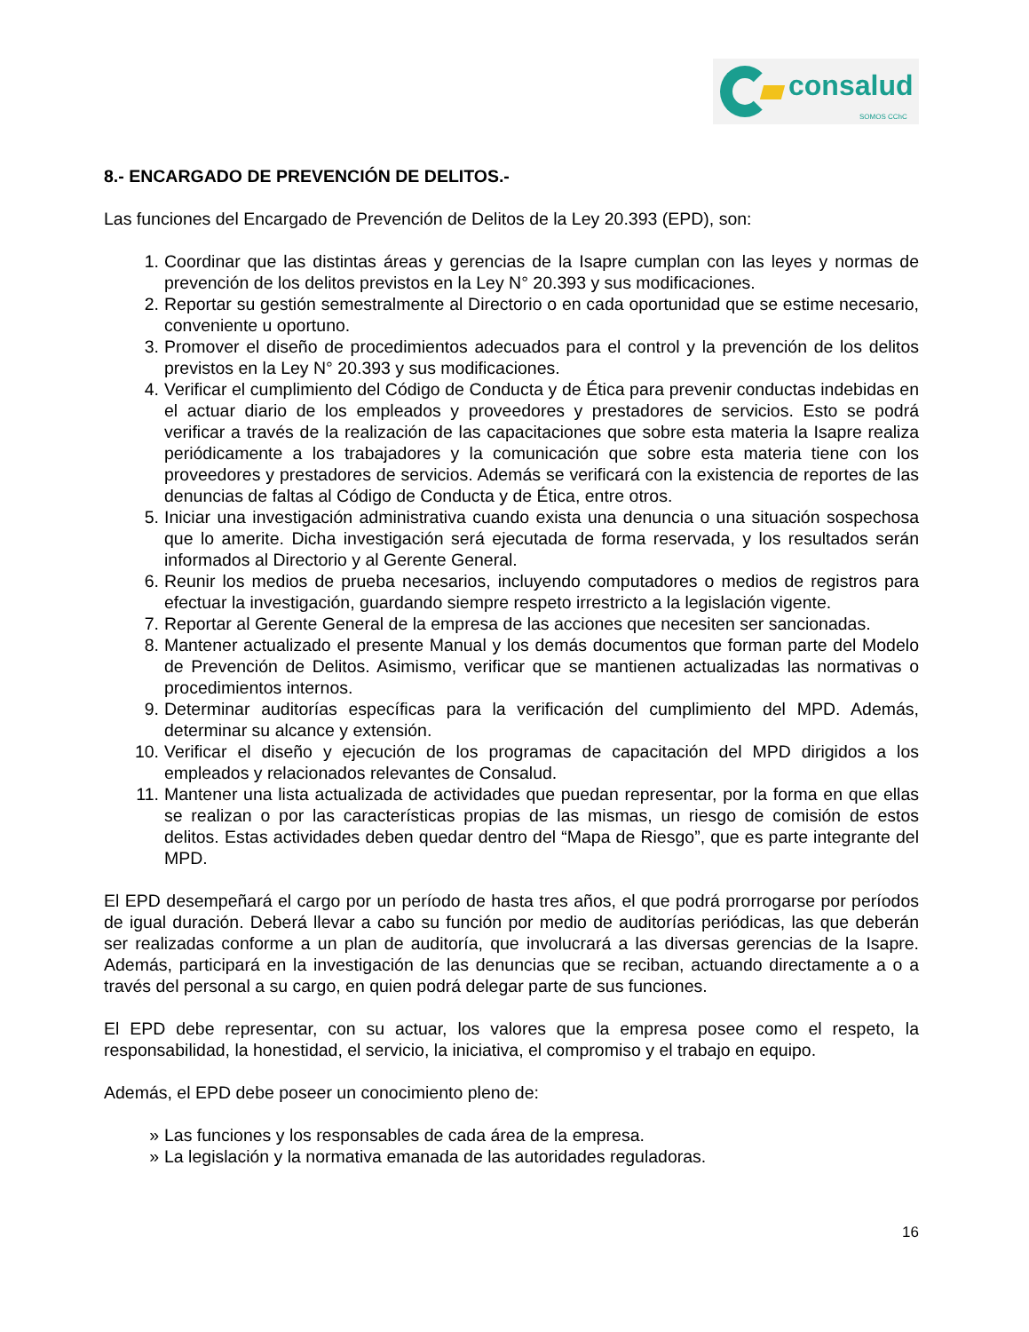consalud
SOMOS CChC
8.- ENCARGADO DE PREVENCIÓN DE DELITOS.-
Las funciones del Encargado de Prevención de Delitos de la Ley 20.393 (EPD), son:
1. Coordinar que las distintas áreas y gerencias de la Isapre cumplan con las leyes y normas de prevención de los delitos previstos en la Ley N° 20.393 y sus modificaciones.
2. Reportar su gestión semestralmente al Directorio o en cada oportunidad que se estime necesario, conveniente u oportuno.
3. Promover el diseño de procedimientos adecuados para el control y la prevención de los delitos previstos en la Ley N° 20.393 y sus modificaciones.
4. Verificar el cumplimiento del Código de Conducta y de Ética para prevenir conductas indebidas en el actuar diario de los empleados y proveedores y prestadores de servicios. Esto se podrá verificar a través de la realización de las capacitaciones que sobre esta materia la Isapre realiza periódicamente a los trabajadores y la comunicación que sobre esta materia tiene con los proveedores y prestadores de servicios. Además se verificará con la existencia de reportes de las denuncias de faltas al Código de Conducta y de Ética, entre otros.
5. Iniciar una investigación administrativa cuando exista una denuncia o una situación sospechosa que lo amerite. Dicha investigación será ejecutada de forma reservada, y los resultados serán informados al Directorio y al Gerente General.
6. Reunir los medios de prueba necesarios, incluyendo computadores o medios de registros para efectuar la investigación, guardando siempre respeto irrestricto a la legislación vigente.
7. Reportar al Gerente General de la empresa de las acciones que necesiten ser sancionadas.
8. Mantener actualizado el presente Manual y los demás documentos que forman parte del Modelo de Prevención de Delitos. Asimismo, verificar que se mantienen actualizadas las normativas o procedimientos internos.
9. Determinar auditorías específicas para la verificación del cumplimiento del MPD. Además, determinar su alcance y extensión.
10. Verificar el diseño y ejecución de los programas de capacitación del MPD dirigidos a los empleados y relacionados relevantes de Consalud.
11. Mantener una lista actualizada de actividades que puedan representar, por la forma en que ellas se realizan o por las características propias de las mismas, un riesgo de comisión de estos delitos. Estas actividades deben quedar dentro del “Mapa de Riesgo”, que es parte integrante del MPD.
El EPD desempeñará el cargo por un período de hasta tres años, el que podrá prorrogarse por períodos de igual duración. Deberá llevar a cabo su función por medio de auditorías periódicas, las que deberán ser realizadas conforme a un plan de auditoría, que involucrará a las diversas gerencias de la Isapre. Además, participará en la investigación de las denuncias que se reciban, actuando directamente a o a través del personal a su cargo, en quien podrá delegar parte de sus funciones.
El EPD debe representar, con su actuar, los valores que la empresa posee como el respeto, la responsabilidad, la honestidad, el servicio, la iniciativa, el compromiso y el trabajo en equipo.
Además, el EPD debe poseer un conocimiento pleno de:
» Las funciones y los responsables de cada área de la empresa.
» La legislación y la normativa emanada de las autoridades reguladoras.
16